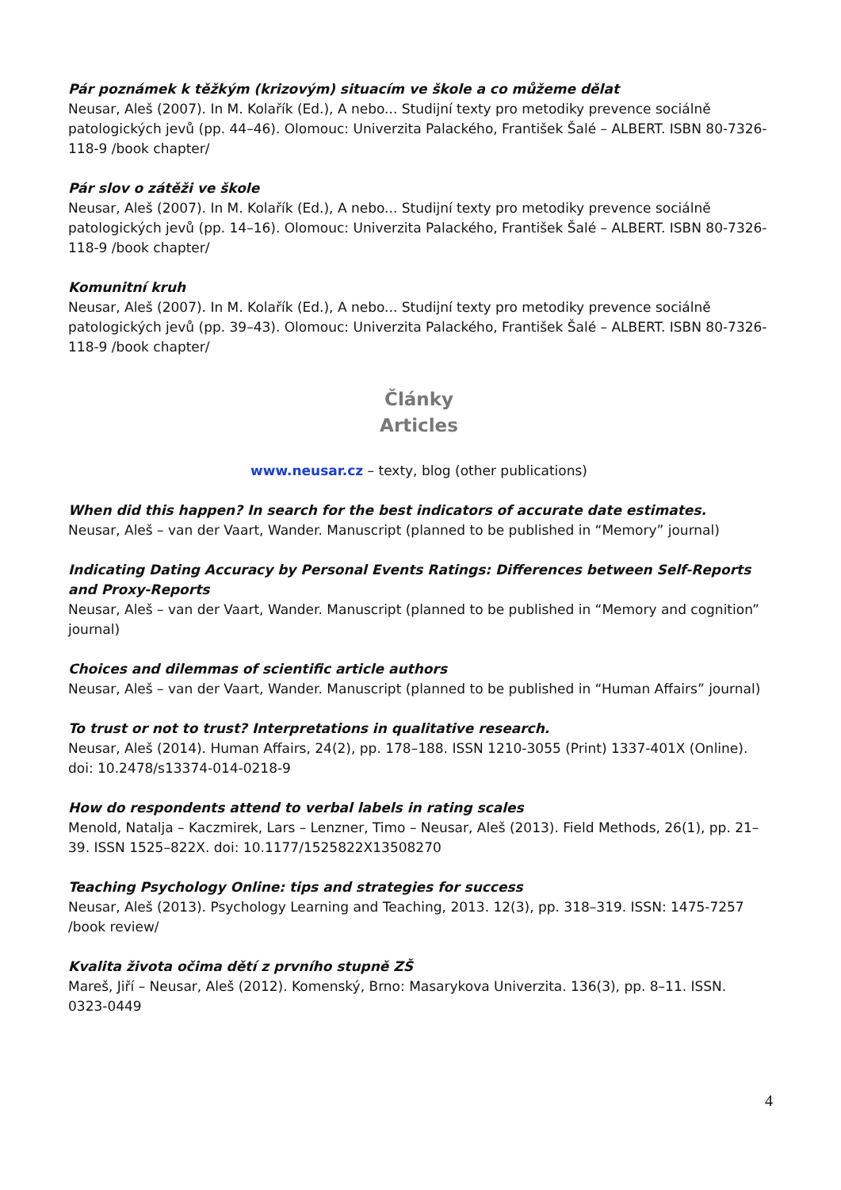Pár poznámek k těžkým (krizovým) situacím ve škole a co můžeme dělat
Neusar, Aleš (2007). In M. Kolařík (Ed.), A nebo... Studijní texty pro metodiky prevence sociálně patologických jevů (pp. 44–46). Olomouc: Univerzita Palackého, František Šalé – ALBERT. ISBN 80-7326-118-9 /book chapter/
Pár slov o zátěži ve škole
Neusar, Aleš (2007). In M. Kolařík (Ed.), A nebo... Studijní texty pro metodiky prevence sociálně patologických jevů (pp. 14–16). Olomouc: Univerzita Palackého, František Šalé – ALBERT. ISBN 80-7326-118-9 /book chapter/
Komunitní kruh
Neusar, Aleš (2007). In M. Kolařík (Ed.), A nebo... Studijní texty pro metodiky prevence sociálně patologických jevů (pp. 39–43). Olomouc: Univerzita Palackého, František Šalé – ALBERT. ISBN 80-7326-118-9 /book chapter/
Články
Articles
www.neusar.cz – texty, blog (other publications)
When did this happen? In search for the best indicators of accurate date estimates.
Neusar, Aleš – van der Vaart, Wander. Manuscript (planned to be published in “Memory” journal)
Indicating Dating Accuracy by Personal Events Ratings: Differences between Self-Reports and Proxy-Reports
Neusar, Aleš – van der Vaart, Wander. Manuscript (planned to be published in “Memory and cognition” journal)
Choices and dilemmas of scientific article authors
Neusar, Aleš – van der Vaart, Wander. Manuscript (planned to be published in “Human Affairs” journal)
To trust or not to trust? Interpretations in qualitative research.
Neusar, Aleš (2014). Human Affairs, 24(2), pp. 178–188. ISSN 1210-3055 (Print) 1337-401X (Online). doi: 10.2478/s13374-014-0218-9
How do respondents attend to verbal labels in rating scales
Menold, Natalja – Kaczmirek, Lars – Lenzner, Timo – Neusar, Aleš (2013). Field Methods, 26(1), pp. 21–39. ISSN 1525–822X. doi: 10.1177/1525822X13508270
Teaching Psychology Online: tips and strategies for success
Neusar, Aleš (2013). Psychology Learning and Teaching, 2013. 12(3), pp. 318–319. ISSN: 1475-7257 /book review/
Kvalita života očima dětí z prvního stupně ZŠ
Mareš, Jiří – Neusar, Aleš (2012). Komenský, Brno: Masarykova Univerzita. 136(3), pp. 8–11. ISSN. 0323-0449
4